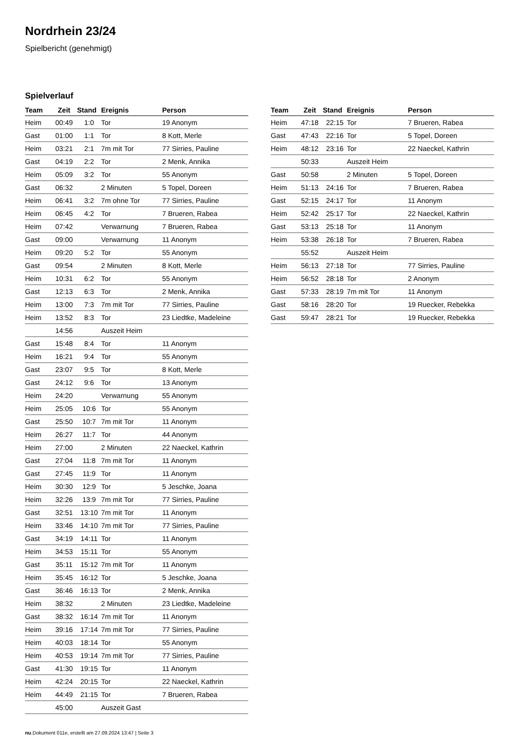Nordrhein 23/24
Spielbericht (genehmigt)
Spielverlauf
| Team | Zeit | Stand | Ereignis | Person |
| --- | --- | --- | --- | --- |
| Heim | 00:49 | 1:0 | Tor | 19 Anonym |
| Gast | 01:00 | 1:1 | Tor | 8 Kott, Merle |
| Heim | 03:21 | 2:1 | 7m mit Tor | 77 Sirries, Pauline |
| Gast | 04:19 | 2:2 | Tor | 2 Menk, Annika |
| Heim | 05:09 | 3:2 | Tor | 55 Anonym |
| Gast | 06:32 | | 2 Minuten | 5 Topel, Doreen |
| Heim | 06:41 | 3:2 | 7m ohne Tor | 77 Sirries, Pauline |
| Heim | 06:45 | 4:2 | Tor | 7 Brueren, Rabea |
| Heim | 07:42 | | Verwarnung | 7 Brueren, Rabea |
| Gast | 09:00 | | Verwarnung | 11 Anonym |
| Heim | 09:20 | 5:2 | Tor | 55 Anonym |
| Gast | 09:54 | | 2 Minuten | 8 Kott, Merle |
| Heim | 10:31 | 6:2 | Tor | 55 Anonym |
| Gast | 12:13 | 6:3 | Tor | 2 Menk, Annika |
| Heim | 13:00 | 7:3 | 7m mit Tor | 77 Sirries, Pauline |
| Heim | 13:52 | 8:3 | Tor | 23 Liedtke, Madeleine |
| | 14:56 | | Auszeit Heim | |
| Gast | 15:48 | 8:4 | Tor | 11 Anonym |
| Heim | 16:21 | 9:4 | Tor | 55 Anonym |
| Gast | 23:07 | 9:5 | Tor | 8 Kott, Merle |
| Gast | 24:12 | 9:6 | Tor | 13 Anonym |
| Heim | 24:20 | | Verwarnung | 55 Anonym |
| Heim | 25:05 | 10:6 | Tor | 55 Anonym |
| Gast | 25:50 | 10:7 | 7m mit Tor | 11 Anonym |
| Heim | 26:27 | 11:7 | Tor | 44 Anonym |
| Heim | 27:00 | | 2 Minuten | 22 Naeckel, Kathrin |
| Gast | 27:04 | 11:8 | 7m mit Tor | 11 Anonym |
| Gast | 27:45 | 11:9 | Tor | 11 Anonym |
| Heim | 30:30 | 12:9 | Tor | 5 Jeschke, Joana |
| Heim | 32:26 | 13:9 | 7m mit Tor | 77 Sirries, Pauline |
| Gast | 32:51 | 13:10 | 7m mit Tor | 11 Anonym |
| Heim | 33:46 | 14:10 | 7m mit Tor | 77 Sirries, Pauline |
| Gast | 34:19 | 14:11 | Tor | 11 Anonym |
| Heim | 34:53 | 15:11 | Tor | 55 Anonym |
| Gast | 35:11 | 15:12 | 7m mit Tor | 11 Anonym |
| Heim | 35:45 | 16:12 | Tor | 5 Jeschke, Joana |
| Gast | 36:46 | 16:13 | Tor | 2 Menk, Annika |
| Heim | 38:32 | | 2 Minuten | 23 Liedtke, Madeleine |
| Gast | 38:32 | 16:14 | 7m mit Tor | 11 Anonym |
| Heim | 39:16 | 17:14 | 7m mit Tor | 77 Sirries, Pauline |
| Heim | 40:03 | 18:14 | Tor | 55 Anonym |
| Heim | 40:53 | 19:14 | 7m mit Tor | 77 Sirries, Pauline |
| Gast | 41:30 | 19:15 | Tor | 11 Anonym |
| Heim | 42:24 | 20:15 | Tor | 22 Naeckel, Kathrin |
| Heim | 44:49 | 21:15 | Tor | 7 Brueren, Rabea |
| | 45:00 | | Auszeit Gast | |
| Team | Zeit | Stand | Ereignis | Person |
| --- | --- | --- | --- | --- |
| Heim | 47:18 | 22:15 | Tor | 7 Brueren, Rabea |
| Gast | 47:43 | 22:16 | Tor | 5 Topel, Doreen |
| Heim | 48:12 | 23:16 | Tor | 22 Naeckel, Kathrin |
| | 50:33 | | Auszeit Heim | |
| Gast | 50:58 | | 2 Minuten | 5 Topel, Doreen |
| Heim | 51:13 | 24:16 | Tor | 7 Brueren, Rabea |
| Gast | 52:15 | 24:17 | Tor | 11 Anonym |
| Heim | 52:42 | 25:17 | Tor | 22 Naeckel, Kathrin |
| Gast | 53:13 | 25:18 | Tor | 11 Anonym |
| Heim | 53:38 | 26:18 | Tor | 7 Brueren, Rabea |
| | 55:52 | | Auszeit Heim | |
| Heim | 56:13 | 27:18 | Tor | 77 Sirries, Pauline |
| Heim | 56:52 | 28:18 | Tor | 2 Anonym |
| Gast | 57:33 | 28:19 | 7m mit Tor | 11 Anonym |
| Gast | 58:16 | 28:20 | Tor | 19 Ruecker, Rebekka |
| Gast | 59:47 | 28:21 | Tor | 19 Ruecker, Rebekka |
nu.Dokument 011e, erstellt am 27.09.2024 13:47 | Seite 3